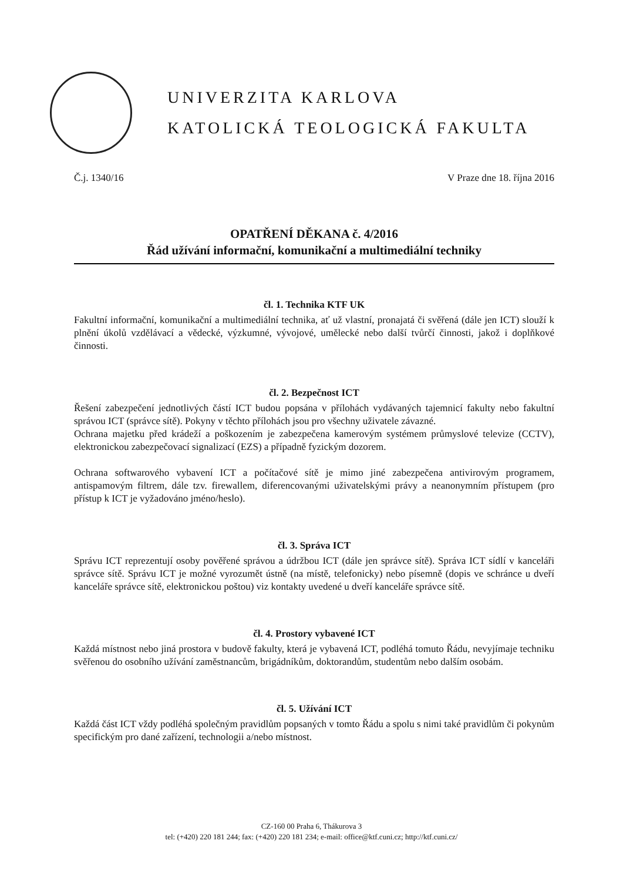UNIVERZITA KARLOVA
KATOLICKÁ TEOLOGICKÁ FAKULTA
Č.j. 1340/16 V Praze dne 18. října 2016
OPATŘENÍ DĚKANA č. 4/2016
Řád užívání informační, komunikační a multimediální techniky
čl. 1. Technika KTF UK
Fakultní informační, komunikační a multimediální technika, ať už vlastní, pronajatá či svěřená (dále jen ICT) slouží k plnění úkolů vzdělávací a vědecké, výzkumné, vývojové, umělecké nebo další tvůrčí činnosti, jakož i doplňkové činnosti.
čl. 2. Bezpečnost ICT
Řešení zabezpečení jednotlivých částí ICT budou popsána v přílohách vydávaných tajemnicí fakulty nebo fakultní správou ICT (správce sítě). Pokyny v těchto přílohách jsou pro všechny uživatele závazné.
Ochrana majetku před krádeží a poškozením je zabezpečena kamerovým systémem průmyslové televize (CCTV), elektronickou zabezpečovací signalizací (EZS) a případně fyzickým dozorem.
Ochrana softwarového vybavení ICT a počítačové sítě je mimo jiné zabezpečena antivirovým programem, antispamovým filtrem, dále tzv. firewallem, diferencovanými uživatelskými právy a neanonymním přístupem (pro přístup k ICT je vyžadováno jméno/heslo).
čl. 3. Správa ICT
Správu ICT reprezentují osoby pověřené správou a údržbou ICT (dále jen správce sítě). Správa ICT sídlí v kanceláři správce sítě. Správu ICT je možné vyrozumět ústně (na místě, telefonicky) nebo písemně (dopis ve schránce u dveří kanceláře správce sítě, elektronickou poštou) viz kontakty uvedené u dveří kanceláře správce sítě.
čl. 4. Prostory vybavené ICT
Každá místnost nebo jiná prostora v budově fakulty, která je vybavená ICT, podléhá tomuto Řádu, nevyjímaje techniku svěřenou do osobního užívání zaměstnancům, brigádníkům, doktorandům, studentům nebo dalším osobám.
čl. 5. Užívání ICT
Každá část ICT vždy podléhá společným pravidlům popsaných v tomto Řádu a spolu s nimi také pravidlům či pokynům specifickým pro dané zařízení, technologii a/nebo místnost.
CZ-160 00 Praha 6, Thákurova 3
tel: (+420) 220 181 244; fax: (+420) 220 181 234; e-mail: office@ktf.cuni.cz; http://ktf.cuni.cz/